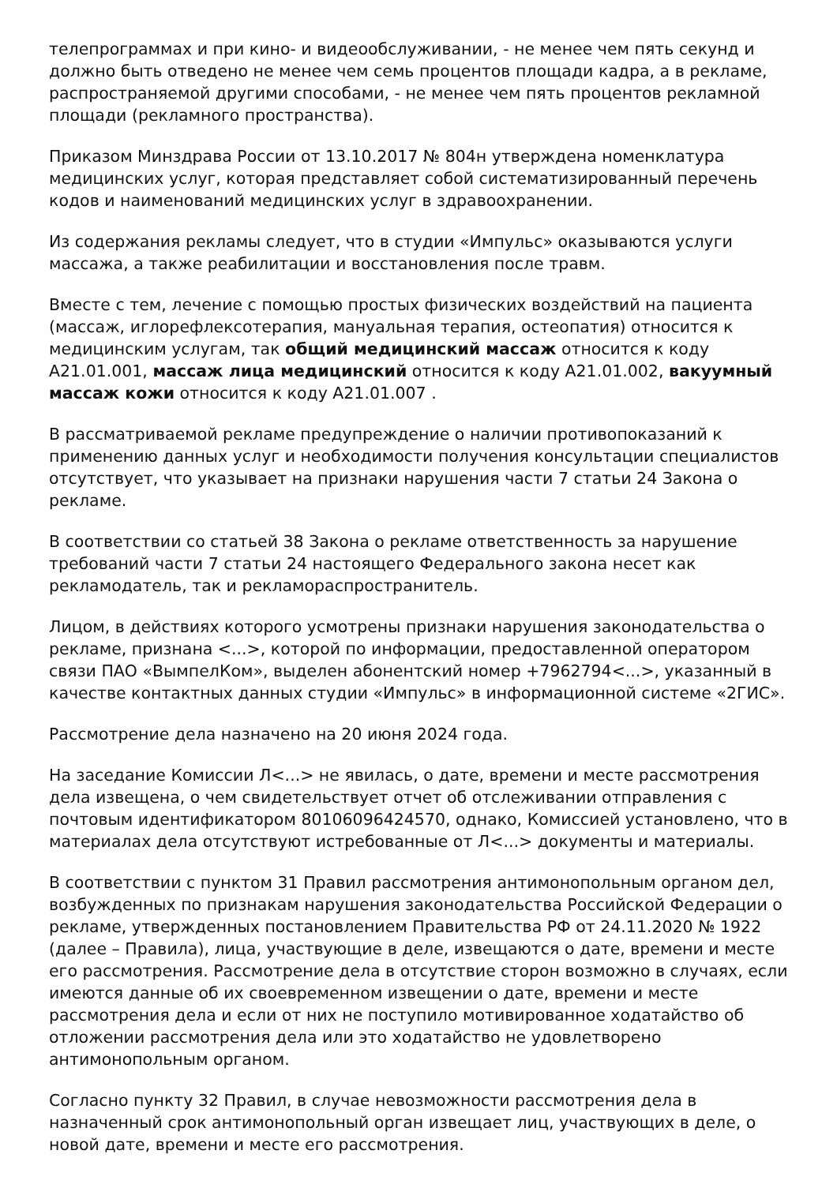телепрограммах и при кино- и видеообслуживании, - не менее чем пять секунд и должно быть отведено не менее чем семь процентов площади кадра, а в рекламе, распространяемой другими способами, - не менее чем пять процентов рекламной площади (рекламного пространства).
Приказом Минздрава России от 13.10.2017 № 804н утверждена номенклатура медицинских услуг, которая представляет собой систематизированный перечень кодов и наименований медицинских услуг в здравоохранении.
Из содержания рекламы следует, что в студии «Импульс» оказываются услуги массажа, а также реабилитации и восстановления после травм.
Вместе с тем, лечение с помощью простых физических воздействий на пациента (массаж, иглорефлексотерапия, мануальная терапия, остеопатия) относится к медицинским услугам, так общий медицинский массаж относится к коду А21.01.001, массаж лица медицинский относится к коду А21.01.002, вакуумный массаж кожи относится к коду А21.01.007 .
В рассматриваемой рекламе предупреждение о наличии противопоказаний к применению данных услуг и необходимости получения консультации специалистов отсутствует, что указывает на признаки нарушения части 7 статьи 24 Закона о рекламе.
В соответствии со статьей 38 Закона о рекламе ответственность за нарушение требований части 7 статьи 24 настоящего Федерального закона несет как рекламодатель, так и рекламораспространитель.
Лицом, в действиях которого усмотрены признаки нарушения законодательства о рекламе, признана <...>, которой по информации, предоставленной оператором связи ПАО «ВымпелКом», выделен абонентский номер +7962794<...>, указанный в качестве контактных данных студии «Импульс» в информационной системе «2ГИС».
Рассмотрение дела назначено на 20 июня 2024 года.
На заседание Комиссии Л<...> не явилась, о дате, времени и месте рассмотрения дела извещена, о чем свидетельствует отчет об отслеживании отправления с почтовым идентификатором 80106096424570, однако, Комиссией установлено, что в материалах дела отсутствуют истребованные от Л<...> документы и материалы.
В соответствии с пунктом 31 Правил рассмотрения антимонопольным органом дел, возбужденных по признакам нарушения законодательства Российской Федерации о рекламе, утвержденных постановлением Правительства РФ от 24.11.2020 № 1922 (далее – Правила), лица, участвующие в деле, извещаются о дате, времени и месте его рассмотрения. Рассмотрение дела в отсутствие сторон возможно в случаях, если имеются данные об их своевременном извещении о дате, времени и месте рассмотрения дела и если от них не поступило мотивированное ходатайство об отложении рассмотрения дела или это ходатайство не удовлетворено антимонопольным органом.
Согласно пункту 32 Правил, в случае невозможности рассмотрения дела в назначенный срок антимонопольный орган извещает лиц, участвующих в деле, о новой дате, времени и месте его рассмотрения.